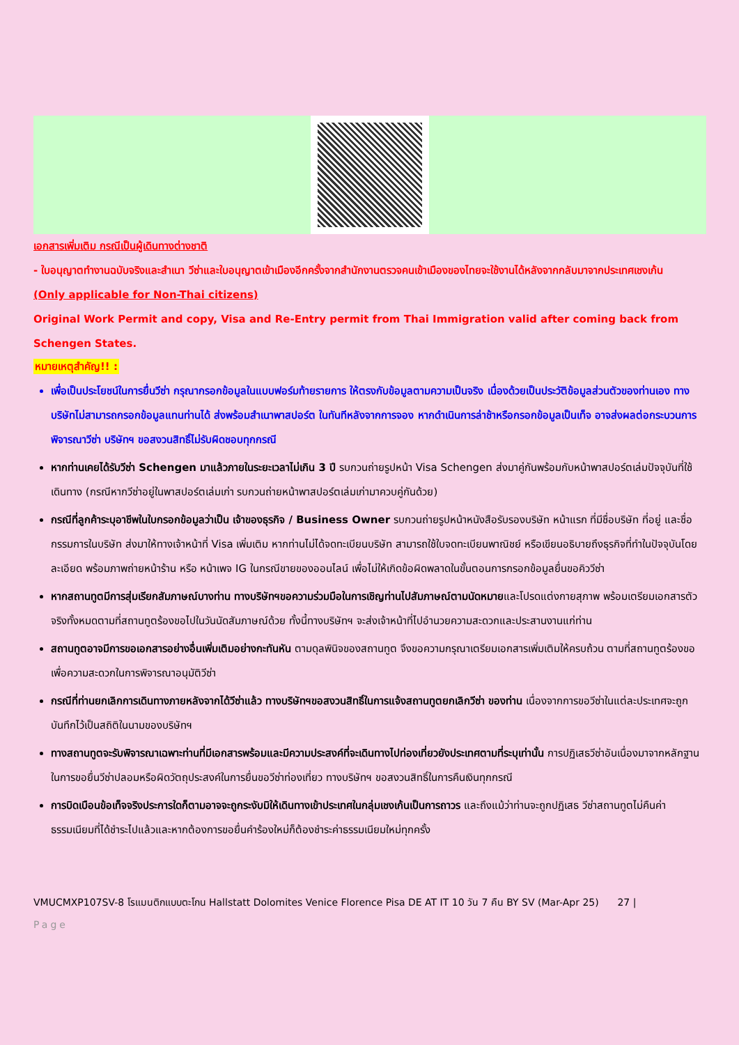เอกสารเพิ่มเติม กรณีเป็นผู้เดินทางต่างชาติ
- ใบอนุญาตทำงานฉบับจริงและสำเนา วีซ่าและใบอนุญาตเข้าเมืองอีกครั้งจากสำนักงานตรวจคนเข้าเมืองของไทยจะใช้งานได้หลังจากกลับมาจากประเทศเชงเก้น
(Only applicable for Non-Thai citizens)
Original Work Permit and copy, Visa and Re-Entry permit from Thai Immigration valid after coming back from Schengen States.
หมายเหตุสำคัญ!! :
เพื่อเป็นประโยชน์ในการยื่นวีซ่า กรุณากรอกข้อมูลในแบบฟอร์มท้ายรายการ ให้ตรงกับข้อมูลตามความเป็นจริง เนื่องด้วยเป็นประวัติข้อมูลส่วนตัวของท่านเอง ทางบริษัทไม่สามารถกรอกข้อมูลแทนท่านได้ ส่งพร้อมสำเนาพาสปอร์ต ในทันทีหลังจากการจอง หากดำเนินการล่าช้าหรือกรอกข้อมูลเป็นเท็จ อาจส่งผลต่อกระบวนการพิจารณาวีซ่า บริษัทฯ ขอสงวนสิทธิ์ไม่รับผิดชอบทุกกรณี
หากท่านเคยได้รับวีซ่า Schengen มาแล้วภายในระยะเวลาไม่เกิน 3 ปี รบกวนถ่ายรูปหน้า Visa Schengen ส่งมาคู่กันพร้อมกับหน้าพาสปอร์ตเล่มปัจจุบันที่ใช้เดินทาง (กรณีหากวีซ่าอยู่ในพาสปอร์ตเล่มเก่า รบกวนถ่ายหน้าพาสปอร์ตเล่มเก่ามาควบคู่กันด้วย)
กรณีที่ลูกค้าระบุอาชีพในใบกรอกข้อมูลว่าเป็น เจ้าของธุรกิจ / Business Owner รบกวนถ่ายรูปหน้าหนังสือรับรองบริษัท หน้าแรก ที่มีชื่อบริษัท ที่อยู่ และชื่อกรรมการในบริษัท ส่งมาให้ทางเจ้าหน้าที่ Visa เพิ่มเติม หากท่านไม่ได้จดทะเบียนบริษัท สามารถใช้ใบจดทะเบียนพาณิชย์ หรือเขียนอธิบายถึงธุรกิจที่ทำในปัจจุบันโดยละเอียด พร้อมภาพถ่ายหน้าร้าน หรือ หน้าเพจ IG ในกรณีขายของออนไลน์ เพื่อไม่ให้เกิดข้อผิดพลาดในขั้นตอนการกรอกข้อมูลยื่นขอคิววีซ่า
หากสถานทูตมีการสุ่มเรียกสัมภาษณ์บางท่าน ทางบริษัทฯขอความร่วมมือในการเชิญท่านไปสัมภาษณ์ตามนัดหมายและโปรดแต่งกายสุภาพ พร้อมเตรียมเอกสารตัวจริงทั้งหมดตามที่สถานทูตร้องขอไปในวันนัดสัมภาษณ์ด้วย ทั้งนี้ทางบริษัทฯ จะส่งเจ้าหน้าที่ไปอำนวยความสะดวกและประสานงานแก่ท่าน
สถานทูตอาจมีการขอเอกสารอย่างอื่นเพิ่มเติมอย่างกะทันหัน ตามดุลพินิจของสถานทูต จึงขอความกรุณาเตรียมเอกสารเพิ่มเติมให้ครบถ้วน ตามที่สถานทูตร้องขอ เพื่อความสะดวกในการพิจารณาอนุมัติวีซ่า
กรณีที่ท่านยกเลิกการเดินทางภายหลังจากได้วีซ่าแล้ว ทางบริษัทฯขอสงวนสิทธิ์ในการแจ้งสถานทูตยกเลิกวีซ่า ของท่าน เนื่องจากการขอวีซ่าในแต่ละประเทศจะถูกบันทึกไว้เป็นสถิติในนามของบริษัทฯ
ทางสถานทูตจะรับพิจารณาเฉพาะท่านที่มีเอกสารพร้อมและมีความประสงค์ที่จะเดินทางไปท่องเที่ยวยังประเทศตามที่ระบุเท่านั้น การปฏิเสธวีซ่าอันเนื่องมาจากหลักฐานในการขอยื่นวีซ่าปลอมหรือผิดวัตถุประสงค์ในการยื่นขอวีซ่าท่องเที่ยว ทางบริษัทฯ ขอสงวนสิทธิ์ในการคืนเงินทุกกรณี
การบิดเบือนข้อเท็จจริงประการใดก็ตามอาจจะถูกระงับมิให้เดินทางเข้าประเทศในกลุ่มเชงเก้นเป็นการถาวร และถึงแม้ว่าท่านจะถูกปฏิเสธ วีซ่าสถานทูตไม่คืนค่าธรรมเนียมที่ได้ชำระไปแล้วและหากต้องการขอยื่นคำร้องใหม่ก็ต้องชำระค่าธรรมเนียมใหม่ทุกครั้ง
VMUCMXP107SV-8 โรแมนติกแบบตะโกน Hallstatt Dolomites Venice Florence Pisa DE AT IT 10 วัน 7 คืน BY SV (Mar-Apr 25) 27 |
Page